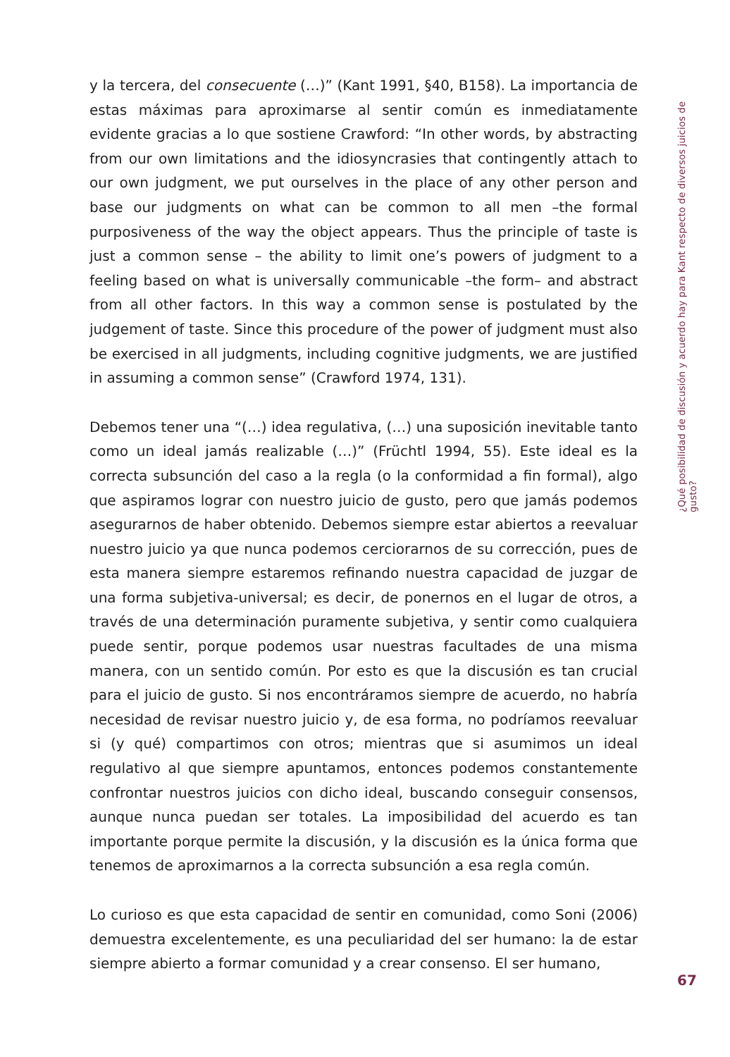y la tercera, del consecuente (…)” (Kant 1991, §40, B158). La importancia de estas máximas para aproximarse al sentir común es inmediatamente evidente gracias a lo que sostiene Crawford: “In other words, by abstracting from our own limitations and the idiosyncrasies that contingently attach to our own judgment, we put ourselves in the place of any other person and base our judgments on what can be common to all men –the formal purposiveness of the way the object appears. Thus the principle of taste is just a common sense – the ability to limit one’s powers of judgment to a feeling based on what is universally communicable –the form– and abstract from all other factors. In this way a common sense is postulated by the judgement of taste. Since this procedure of the power of judgment must also be exercised in all judgments, including cognitive judgments, we are justified in assuming a common sense” (Crawford 1974, 131).
Debemos tener una “(…) idea regulativa, (…) una suposición inevitable tanto como un ideal jamás realizable (…)” (Früchtl 1994, 55). Este ideal es la correcta subsunción del caso a la regla (o la conformidad a fin formal), algo que aspiramos lograr con nuestro juicio de gusto, pero que jamás podemos asegurarnos de haber obtenido. Debemos siempre estar abiertos a reevaluar nuestro juicio ya que nunca podemos cerciorarnos de su corrección, pues de esta manera siempre estaremos refinando nuestra capacidad de juzgar de una forma subjetiva-universal; es decir, de ponernos en el lugar de otros, a través de una determinación puramente subjetiva, y sentir como cualquiera puede sentir, porque podemos usar nuestras facultades de una misma manera, con un sentido común. Por esto es que la discusión es tan crucial para el juicio de gusto. Si nos encontráramos siempre de acuerdo, no habría necesidad de revisar nuestro juicio y, de esa forma, no podríamos reevaluar si (y qué) compartimos con otros; mientras que si asumimos un ideal regulativo al que siempre apuntamos, entonces podemos constantemente confrontar nuestros juicios con dicho ideal, buscando conseguir consensos, aunque nunca puedan ser totales. La imposibilidad del acuerdo es tan importante porque permite la discusión, y la discusión es la única forma que tenemos de aproximarnos a la correcta subsunción a esa regla común.
Lo curioso es que esta capacidad de sentir en comunidad, como Soni (2006) demuestra excelentemente, es una peculiaridad del ser humano: la de estar siempre abierto a formar comunidad y a crear consenso. El ser humano,
¿Qué posibilidad de discusión y acuerdo hay para Kant respecto de diversos juicios de gusto?
67